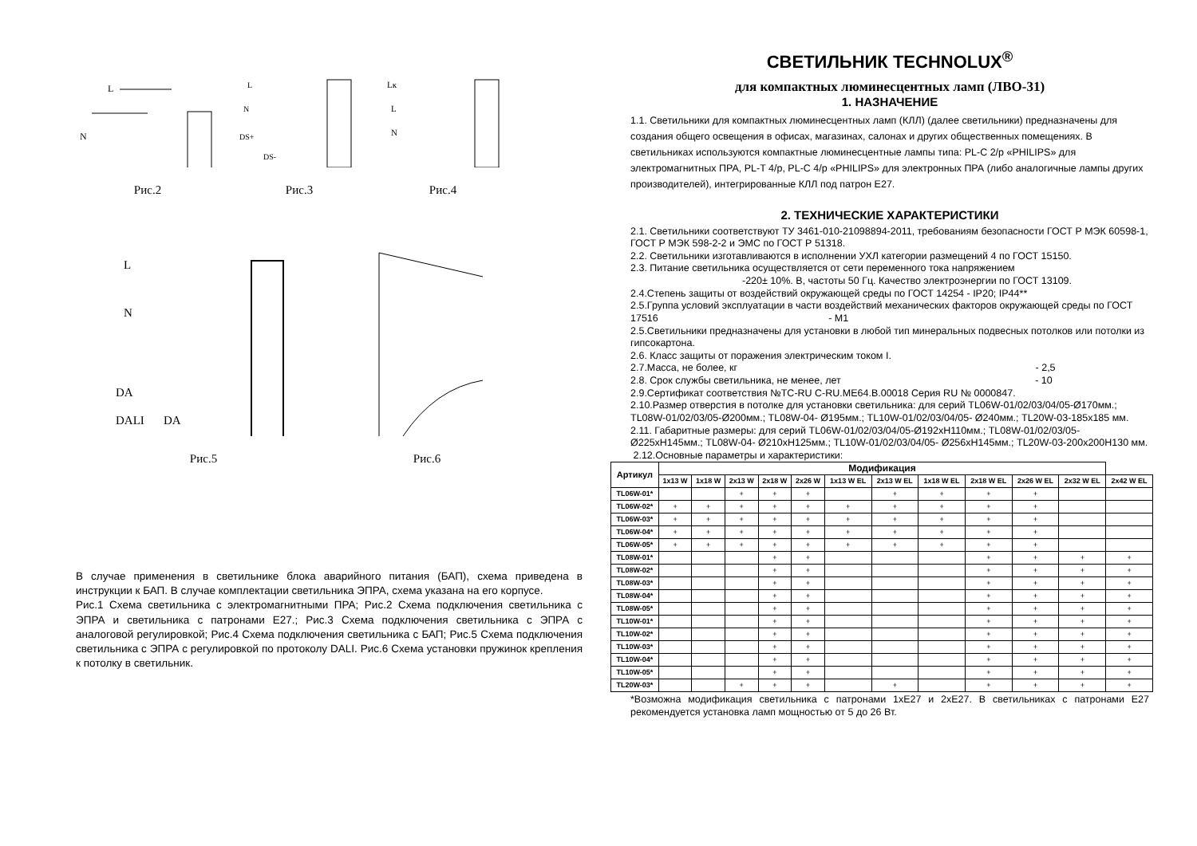L
N
Рис.2
L
N
DS+
DS-
Рис.3
Lк
L
N
Рис.4
L
N
DA
DALI
DA
Рис.5
Рис.6
В случае применения в светильнике блока аварийного питания (БАП), схема приведена в инструкции к БАП. В случае комплектации светильника ЭПРА, схема указана на его корпусе.
Рис.1 Схема светильника с электромагнитными ПРА; Рис.2 Схема подключения светильника с ЭПРА и светильника с патронами Е27.; Рис.3 Схема подключения светильника с ЭПРА с аналоговой регулировкой; Рис.4 Схема подключения светильника с БАП; Рис.5 Схема подключения светильника с ЭПРА с регулировкой по протоколу DALI. Рис.6 Схема установки пружинок крепления к потолку в светильник.
СВЕТИЛЬНИК TECHNOLUX<sup>®</sup>
для компактных люминесцентных ламп (ЛВО-31)
1. НАЗНАЧЕНИЕ
1.1. Светильники для компактных люминесцентных ламп (КЛЛ) (далее светильники) предназначены для создания общего освещения в офисах, магазинах, салонах и других общественных помещениях. В светильниках используются компактные люминесцентные лампы типа: PL-C 2/p «PHILIPS» для электромагнитных ПРА, PL-T 4/p, PL-C 4/p «PHILIPS» для электронных ПРА (либо аналогичные лампы других производителей), интегрированные КЛЛ под патрон Е27.
2. ТЕХНИЧЕСКИЕ ХАРАКТЕРИСТИКИ
2.1. Светильники соответствуют ТУ 3461-010-21098894-2011, требованиям безопасности ГОСТ Р МЭК 60598-1, ГОСТ Р МЭК 598-2-2 и ЭМС по ГОСТ Р 51318.
2.2. Светильники изготавливаются в исполнении УХЛ категории размещений 4 по ГОСТ 15150.
2.3. Питание светильника осуществляется от сети переменного тока напряжением
-220± 10%. В, частоты 50 Гц. Качество электроэнергии по ГОСТ 13109.
2.4.Степень защиты от воздействий окружающей среды по ГОСТ 14254 - IP20; IP44**
2.5.Группа условий эксплуатации в части воздействий механических факторов окружающей среды по ГОСТ 17516 - М1
2.5.Светильники предназначены для установки в любой тип минеральных подвесных потолков или потолки из гипсокартона.
2.6. Класс защиты от поражения электрическим током I.
2.7.Масса, не более, кг - 2,5
2.8. Срок службы светильника, не менее, лет - 10
2.9.Сертификат соответствия №ТС-RU C-RU.МЕ64.В.00018 Серия RU № 0000847.
2.10.Размер отверстия в потолке для установки светильника: для серий TL06W-01/02/03/04/05-Ø170мм.; TL08W-01/02/03/05-Ø200мм.; TL08W-04- Ø195мм.; TL10W-01/02/03/04/05- Ø240мм.; TL20W-03-185х185 мм.
2.11. Габаритные размеры: для серий TL06W-01/02/03/04/05-Ø192хН110мм.; TL08W-01/02/03/05- Ø225хН145мм.; TL08W-04- Ø210хН125мм.; TL10W-01/02/03/04/05- Ø256хН145мм.; TL20W-03-200х200Н130 мм.
2.12.Основные параметры и характеристики:
| Артикул | Модификация | | | | | | | | | | | |
| --- | --- | --- | --- | --- | --- | --- | --- | --- | --- | --- | --- | --- |
| | 1x13 W | 1x18 W | 2x13 W | 2x18 W | 2x26 W | 1x13 W EL | 2x13 W EL | 1x18 W EL | 2x18 W EL | 2x26 W EL | 2x32 W EL | 2x42 W EL |
| TL06W-01* | | | + | + | + | | + | + | + | + | | |
| TL06W-02* | + | + | + | + | + | + | + | + | + | + | | |
| TL06W-03* | + | + | + | + | + | + | + | + | + | + | | |
| TL06W-04* | + | + | + | + | + | + | + | + | + | + | | |
| TL06W-05* | + | + | + | + | + | + | + | + | + | + | | |
| TL08W-01* | | | | + | + | | | | + | + | + | + |
| TL08W-02* | | | | + | + | | | | + | + | + | + |
| TL08W-03* | | | | + | + | | | | + | + | + | + |
| TL08W-04* | | | | + | + | | | | + | + | + | + |
| TL08W-05* | | | | + | + | | | | + | + | + | + |
| TL10W-01* | | | | + | + | | | | + | + | + | + |
| TL10W-02* | | | | + | + | | | | + | + | + | + |
| TL10W-03* | | | | + | + | | | | + | + | + | + |
| TL10W-04* | | | | + | + | | | | + | + | + | + |
| TL10W-05* | | | | + | + | | | | + | + | + | + |
| TL20W-03* | | | + | + | + | | + | | + | + | + | + |
*Возможна модификация светильника с патронами 1хЕ27 и 2хЕ27. В светильниках с патронами Е27 рекомендуется установка ламп мощностью от 5 до 26 Вт.